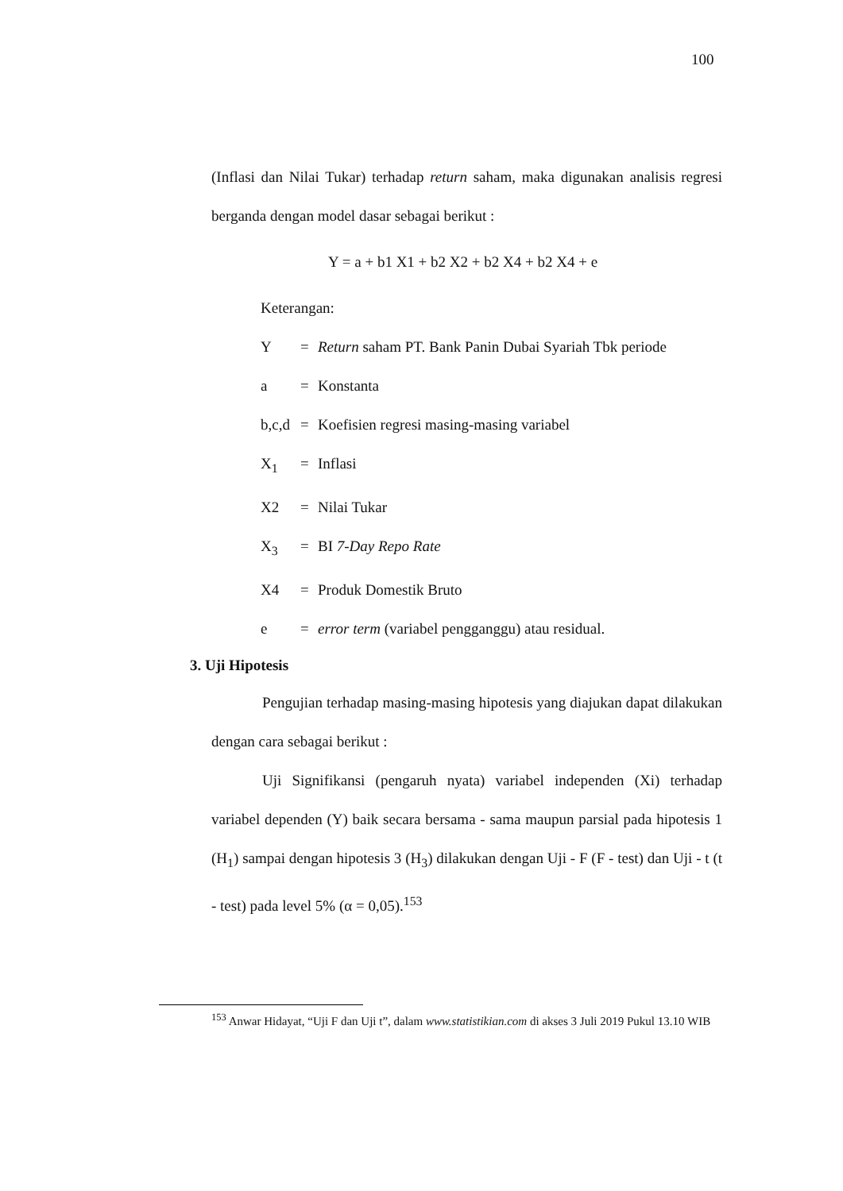100
(Inflasi dan Nilai Tukar) terhadap return saham, maka digunakan analisis regresi berganda dengan model dasar sebagai berikut :
Y = a + b1 X1 + b2 X2 + b2 X4 + b2 X4 + e
Keterangan:
Y = Return saham PT. Bank Panin Dubai Syariah Tbk periode
a = Konstanta
b,c,d = Koefisien regresi masing-masing variabel
X<sub>1</sub> = Inflasi
X2 = Nilai Tukar
X<sub>3</sub> = BI 7-Day Repo Rate
X4 = Produk Domestik Bruto
e = error term (variabel pengganggu) atau residual.
3. Uji Hipotesis
Pengujian terhadap masing-masing hipotesis yang diajukan dapat dilakukan dengan cara sebagai berikut :
Uji Signifikansi (pengaruh nyata) variabel independen (Xi) terhadap variabel dependen (Y) baik secara bersama - sama maupun parsial pada hipotesis 1 (H<sub>1</sub>) sampai dengan hipotesis 3 (H<sub>3</sub>) dilakukan dengan Uji - F (F - test) dan Uji - t (t - test) pada level 5% (α = 0,05).<sup>153</sup>
<sup>153</sup> Anwar Hidayat, “Uji F dan Uji t”, dalam www.statistikian.com di akses 3 Juli 2019 Pukul 13.10 WIB